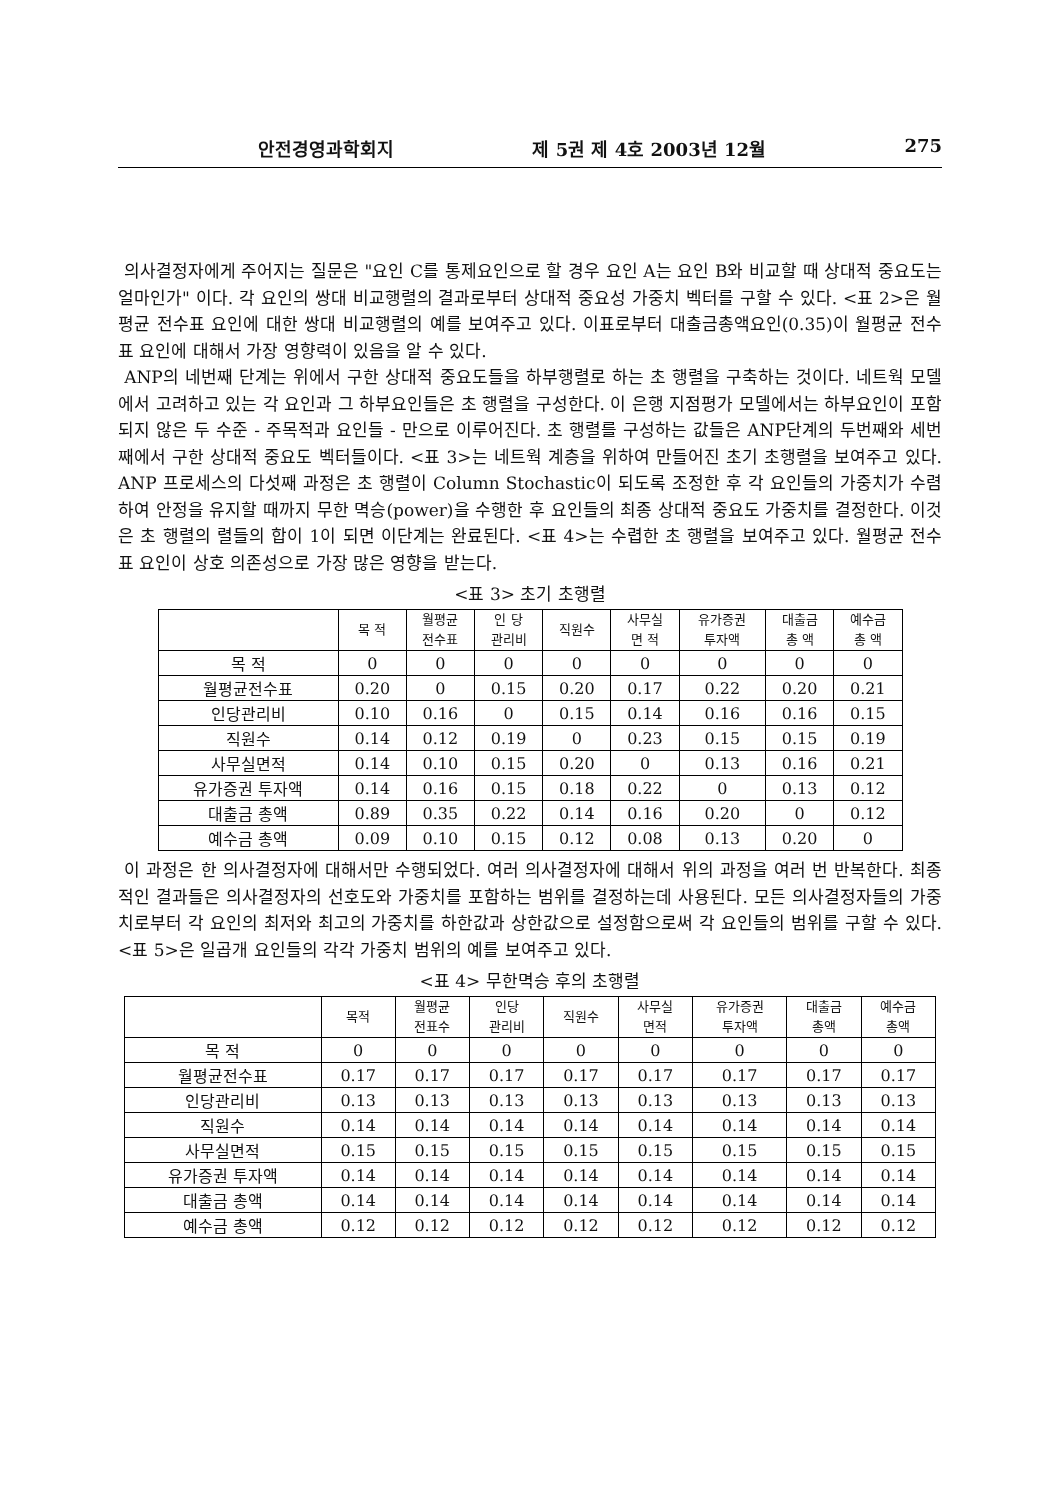안전경영과학회지 제 5권 제 4호 2003년 12월 275
의사결정자에게 주어지는 질문은 "요인 C를 통제요인으로 할 경우 요인 A는 요인 B와 비교할 때 상대적 중요도는 얼마인가" 이다. 각 요인의 쌍대 비교행렬의 결과로부터 상대적 중요성 가중치 벡터를 구할 수 있다. <표 2>은 월평균 전수표 요인에 대한 쌍대 비교행렬의 예를 보여주고 있다. 이표로부터 대출금총액요인(0.35)이 월평균 전수표 요인에 대해서 가장 영향력이 있음을 알 수 있다.
ANP의 네번째 단계는 위에서 구한 상대적 중요도들을 하부행렬로 하는 초 행렬을 구축하는 것이다. 네트웍 모델에서 고려하고 있는 각 요인과 그 하부요인들은 초 행렬을 구성한다. 이 은행 지점평가 모델에서는 하부요인이 포함되지 않은 두 수준 - 주목적과 요인들 - 만으로 이루어진다. 초 행렬를 구성하는 값들은 ANP단계의 두번째와 세번째에서 구한 상대적 중요도 벡터들이다. <표 3>는 네트웍 계층을 위하여 만들어진 초기 초행렬을 보여주고 있다. ANP 프로세스의 다섯째 과정은 초 행렬이 Column Stochastic이 되도록 조정한 후 각 요인들의 가중치가 수렴하여 안정을 유지할 때까지 무한 멱승(power)을 수행한 후 요인들의 최종 상대적 중요도 가중치를 결정한다. 이것은 초 행렬의 렬들의 합이 1이 되면 이단계는 완료된다. <표 4>는 수렵한 초 행렬을 보여주고 있다. 월평균 전수표 요인이 상호 의존성으로 가장 많은 영향을 받는다.
<표 3> 초기 초행렬
| | 목 적 | 월평균 전수표 | 인 당 관리비 | 직원수 | 사무실 면 적 | 유가증권 투자액 | 대출금 총 액 | 예수금 총 액 |
| --- | --- | --- | --- | --- | --- | --- | --- | --- |
| 목 적 | 0 | 0 | 0 | 0 | 0 | 0 | 0 | 0 |
| 월평균전수표 | 0.20 | 0 | 0.15 | 0.20 | 0.17 | 0.22 | 0.20 | 0.21 |
| 인당관리비 | 0.10 | 0.16 | 0 | 0.15 | 0.14 | 0.16 | 0.16 | 0.15 |
| 직원수 | 0.14 | 0.12 | 0.19 | 0 | 0.23 | 0.15 | 0.15 | 0.19 |
| 사무실면적 | 0.14 | 0.10 | 0.15 | 0.20 | 0 | 0.13 | 0.16 | 0.21 |
| 유가증권 투자액 | 0.14 | 0.16 | 0.15 | 0.18 | 0.22 | 0 | 0.13 | 0.12 |
| 대출금 총액 | 0.89 | 0.35 | 0.22 | 0.14 | 0.16 | 0.20 | 0 | 0.12 |
| 예수금 총액 | 0.09 | 0.10 | 0.15 | 0.12 | 0.08 | 0.13 | 0.20 | 0 |
이 과정은 한 의사결정자에 대해서만 수행되었다. 여러 의사결정자에 대해서 위의 과정을 여러 번 반복한다. 최종적인 결과들은 의사결정자의 선호도와 가중치를 포함하는 범위를 결정하는데 사용된다. 모든 의사결정자들의 가중치로부터 각 요인의 최저와 최고의 가중치를 하한값과 상한값으로 설정함으로써 각 요인들의 범위를 구할 수 있다. <표 5>은 일곱개 요인들의 각각 가중치 범위의 예를 보여주고 있다.
<표 4> 무한멱승 후의 초행렬
| | 목적 | 월평균 전표수 | 인당 관리비 | 직원수 | 사무실 면적 | 유가증권 투자액 | 대출금 총액 | 예수금 총액 |
| --- | --- | --- | --- | --- | --- | --- | --- | --- |
| 목 적 | 0 | 0 | 0 | 0 | 0 | 0 | 0 | 0 |
| 월평균전수표 | 0.17 | 0.17 | 0.17 | 0.17 | 0.17 | 0.17 | 0.17 | 0.17 |
| 인당관리비 | 0.13 | 0.13 | 0.13 | 0.13 | 0.13 | 0.13 | 0.13 | 0.13 |
| 직원수 | 0.14 | 0.14 | 0.14 | 0.14 | 0.14 | 0.14 | 0.14 | 0.14 |
| 사무실면적 | 0.15 | 0.15 | 0.15 | 0.15 | 0.15 | 0.15 | 0.15 | 0.15 |
| 유가증권 투자액 | 0.14 | 0.14 | 0.14 | 0.14 | 0.14 | 0.14 | 0.14 | 0.14 |
| 대출금 총액 | 0.14 | 0.14 | 0.14 | 0.14 | 0.14 | 0.14 | 0.14 | 0.14 |
| 예수금 총액 | 0.12 | 0.12 | 0.12 | 0.12 | 0.12 | 0.12 | 0.12 | 0.12 |